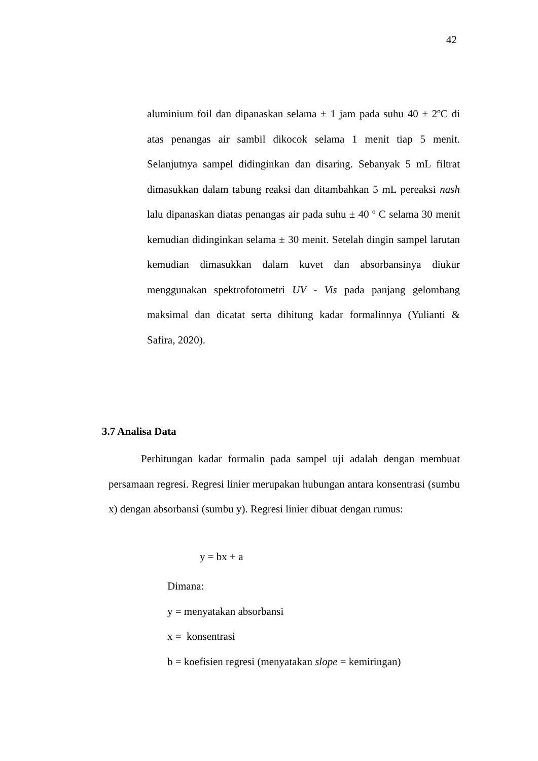42
aluminium foil dan dipanaskan selama ± 1 jam pada suhu 40 ± 2ºC di atas penangas air sambil dikocok selama 1 menit tiap 5 menit. Selanjutnya sampel didinginkan dan disaring. Sebanyak 5 mL filtrat dimasukkan dalam tabung reaksi dan ditambahkan 5 mL pereaksi nash lalu dipanaskan diatas penangas air pada suhu ± 40 º C selama 30 menit kemudian didinginkan selama ± 30 menit. Setelah dingin sampel larutan kemudian dimasukkan dalam kuvet dan absorbansinya diukur menggunakan spektrofotometri UV - Vis pada panjang gelombang maksimal dan dicatat serta dihitung kadar formalinnya (Yulianti & Safira, 2020).
3.7 Analisa Data
Perhitungan kadar formalin pada sampel uji adalah dengan membuat persamaan regresi. Regresi linier merupakan hubungan antara konsentrasi (sumbu x) dengan absorbansi (sumbu y). Regresi linier dibuat dengan rumus:
y = bx + a
Dimana:
y = menyatakan absorbansi
x = konsentrasi
b = koefisien regresi (menyatakan slope = kemiringan)